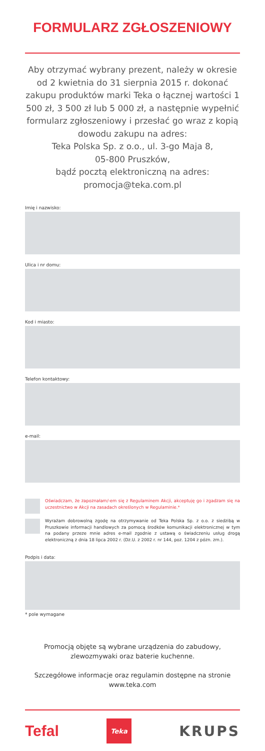FORMULARZ ZGŁOSZENIOWY
Aby otrzymać wybrany prezent, należy w okresie od 2 kwietnia do 31 sierpnia 2015 r. dokonać zakupu produktów marki Teka o łącznej wartości 1 500 zł, 3 500 zł lub 5 000 zł, a następnie wypełnić formularz zgłoszeniowy i przesłać go wraz z kopią dowodu zakupu na adres:
Teka Polska Sp. z o.o., ul. 3-go Maja 8,
05-800 Pruszków,
bądź pocztą elektroniczną na adres:
promocja@teka.com.pl
Imię i nazwisko:
Ulica i nr domu:
Kod i miasto:
Telefon kontaktowy:
e-mail:
Oświadczam, że zapoznałam/-em się z Regulaminem Akcji, akceptuję go i zgadzam się na uczestnictwo w Akcji na zasadach określonych w Regulaminie.*
Wyrażam dobrowolną zgodę na otrzymywanie od Teka Polska Sp. z o.o. z siedzibą w Pruszkowie informacji handlowych za pomocą środków komunikacji elektronicznej w tym na podany przeze mnie adres e-mail zgodnie z ustawą o świadczeniu usług drogą elektroniczną z dnia 18 lipca 2002 r. (Dz.U. z 2002 r. nr 144, poz. 1204 z pózn. zm.).
Podpis i data:
* pole wymagane
Promocją objęte są wybrane urządzenia do zabudowy,
zlewozmywaki oraz baterie kuchenne.
Szczegółowe informacje oraz regulamin dostępne na stronie
www.teka.com
Tefal Teka KRUPS